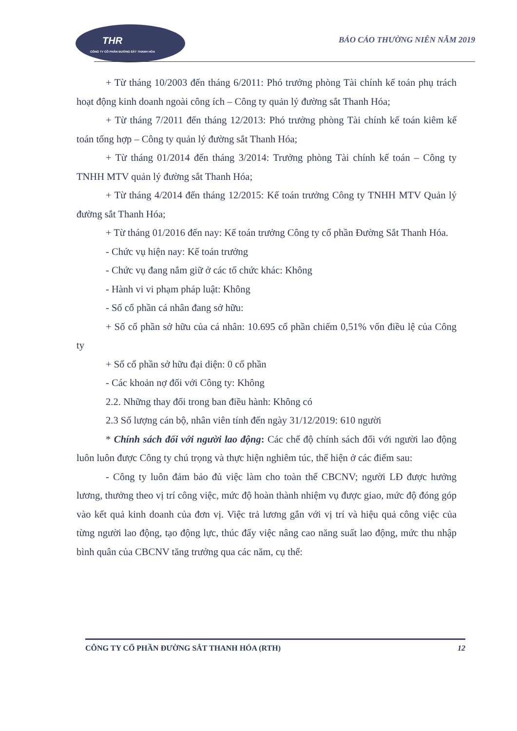THR
CÔNG TY CỔ PHẦN ĐƯỜNG SẮT THANH HÓA
BÁO CÁO THƯỜNG NIÊN NĂM 2019
+ Từ tháng 10/2003 đến tháng 6/2011: Phó trưởng phòng Tài chính kế toán phụ trách hoạt động kinh doanh ngoài công ích – Công ty quản lý đường sắt Thanh Hóa;
+ Từ tháng 7/2011 đến tháng 12/2013: Phó trưởng phòng Tài chính kế toán kiêm kế toán tổng hợp – Công ty quản lý đường sắt Thanh Hóa;
+ Từ tháng 01/2014 đến tháng 3/2014: Trưởng phòng Tài chính kế toán – Công ty TNHH MTV quản lý đường sắt Thanh Hóa;
+ Từ tháng 4/2014 đến tháng 12/2015: Kế toán trưởng Công ty TNHH MTV Quản lý đường sắt Thanh Hóa;
+ Từ tháng 01/2016 đến nay: Kế toán trưởng Công ty cổ phần Đường Sắt Thanh Hóa.
- Chức vụ hiện nay: Kế toán trưởng
- Chức vụ đang nắm giữ ở các tổ chức khác: Không
- Hành vi vi phạm pháp luật: Không
- Số cổ phần cá nhân đang sở hữu:
+ Số cổ phần sở hữu của cá nhân: 10.695 cổ phần chiếm 0,51% vốn điều lệ của Công ty
+ Số cổ phần sở hữu đại diện: 0 cổ phần
- Các khoản nợ đối với Công ty: Không
2.2. Những thay đổi trong ban điều hành: Không có
2.3 Số lượng cán bộ, nhân viên tính đến ngày 31/12/2019: 610 người
* Chính sách đối với người lao động: Các chế độ chính sách đối với người lao động luôn luôn được Công ty chú trọng và thực hiện nghiêm túc, thể hiện ở các điểm sau:
- Công ty luôn đảm bảo đủ việc làm cho toàn thể CBCNV; người LĐ được hưởng lương, thưởng theo vị trí công việc, mức độ hoàn thành nhiệm vụ được giao, mức độ đóng góp vào kết quả kinh doanh của đơn vị. Việc trả lương gắn với vị trí và hiệu quả công việc của từng người lao động, tạo động lực, thúc đẩy việc nâng cao năng suất lao động, mức thu nhập bình quân của CBCNV tăng trưởng qua các năm, cụ thể:
CÔNG TY CỔ PHẦN ĐƯỜNG SẮT THANH HÓA (RTH) 12